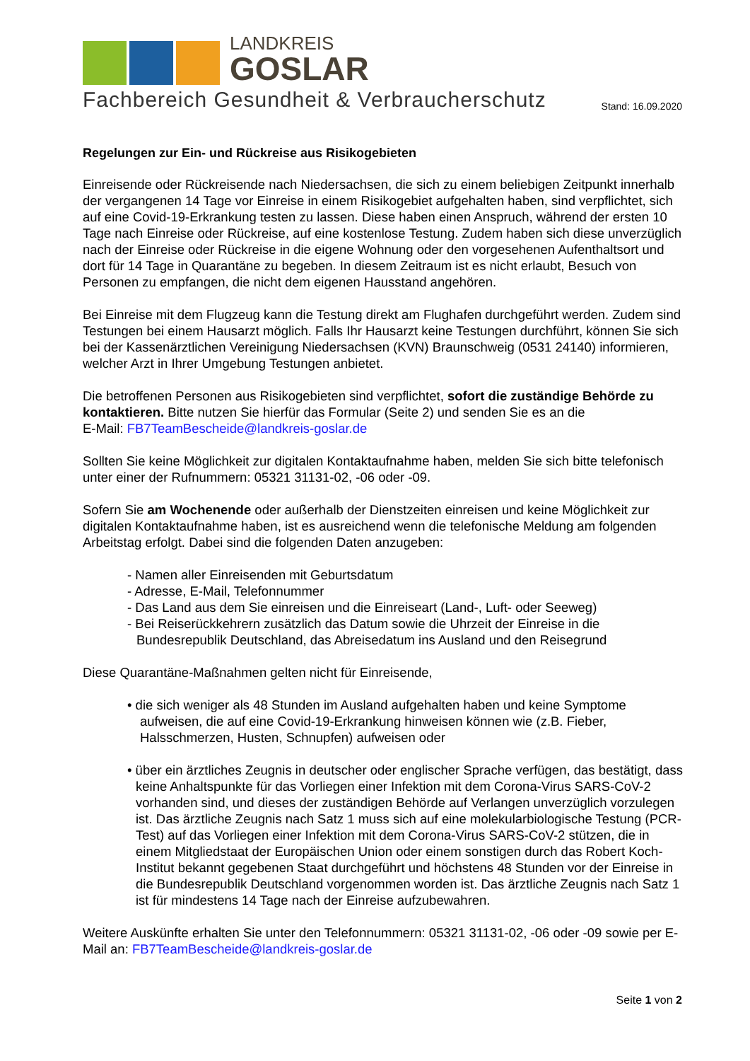LANDKREIS
GOSLAR
Fachbereich Gesundheit & Verbraucherschutz
Stand: 16.09.2020
Regelungen zur Ein- und Rückreise aus Risikogebieten
Einreisende oder Rückreisende nach Niedersachsen, die sich zu einem beliebigen Zeitpunkt innerhalb der vergangenen 14 Tage vor Einreise in einem Risikogebiet aufgehalten haben, sind verpflichtet, sich auf eine Covid-19-Erkrankung testen zu lassen. Diese haben einen Anspruch, während der ersten 10 Tage nach Einreise oder Rückreise, auf eine kostenlose Testung. Zudem haben sich diese unverzüglich nach der Einreise oder Rückreise in die eigene Wohnung oder den vorgesehenen Aufenthaltsort und dort für 14 Tage in Quarantäne zu begeben. In diesem Zeitraum ist es nicht erlaubt, Besuch von Personen zu empfangen, die nicht dem eigenen Hausstand angehören.
Bei Einreise mit dem Flugzeug kann die Testung direkt am Flughafen durchgeführt werden. Zudem sind Testungen bei einem Hausarzt möglich. Falls Ihr Hausarzt keine Testungen durchführt, können Sie sich bei der Kassenärztlichen Vereinigung Niedersachsen (KVN) Braunschweig (0531 24140) informieren, welcher Arzt in Ihrer Umgebung Testungen anbietet.
Die betroffenen Personen aus Risikogebieten sind verpflichtet, sofort die zuständige Behörde zu kontaktieren. Bitte nutzen Sie hierfür das Formular (Seite 2) und senden Sie es an die
E-Mail: FB7TeamBescheide@landkreis-goslar.de
Sollten Sie keine Möglichkeit zur digitalen Kontaktaufnahme haben, melden Sie sich bitte telefonisch unter einer der Rufnummern: 05321 31131-02, -06 oder -09.
Sofern Sie am Wochenende oder außerhalb der Dienstzeiten einreisen und keine Möglichkeit zur digitalen Kontaktaufnahme haben, ist es ausreichend wenn die telefonische Meldung am folgenden Arbeitstag erfolgt. Dabei sind die folgenden Daten anzugeben:
- Namen aller Einreisenden mit Geburtsdatum
- Adresse, E-Mail, Telefonnummer
- Das Land aus dem Sie einreisen und die Einreiseart (Land-, Luft- oder Seeweg)
- Bei Reiserückkehrern zusätzlich das Datum sowie die Uhrzeit der Einreise in die
Bundesrepublik Deutschland, das Abreisedatum ins Ausland und den Reisegrund
Diese Quarantäne-Maßnahmen gelten nicht für Einreisende,
• die sich weniger als 48 Stunden im Ausland aufgehalten haben und keine Symptome aufweisen, die auf eine Covid-19-Erkrankung hinweisen können wie (z.B. Fieber, Halsschmerzen, Husten, Schnupfen) aufweisen oder
• über ein ärztliches Zeugnis in deutscher oder englischer Sprache verfügen, das bestätigt, dass keine Anhaltspunkte für das Vorliegen einer Infektion mit dem Corona-Virus SARS-CoV-2 vorhanden sind, und dieses der zuständigen Behörde auf Verlangen unverzüglich vorzulegen ist. Das ärztliche Zeugnis nach Satz 1 muss sich auf eine molekularbiologische Testung (PCR-Test) auf das Vorliegen einer Infektion mit dem Corona-Virus SARS-CoV-2 stützen, die in einem Mitgliedstaat der Europäischen Union oder einem sonstigen durch das Robert Koch-Institut bekannt gegebenen Staat durchgeführt und höchstens 48 Stunden vor der Einreise in die Bundesrepublik Deutschland vorgenommen worden ist. Das ärztliche Zeugnis nach Satz 1 ist für mindestens 14 Tage nach der Einreise aufzubewahren.
Weitere Auskünfte erhalten Sie unter den Telefonnummern: 05321 31131-02, -06 oder -09 sowie per E-Mail an: FB7TeamBescheide@landkreis-goslar.de
Seite 1 von 2